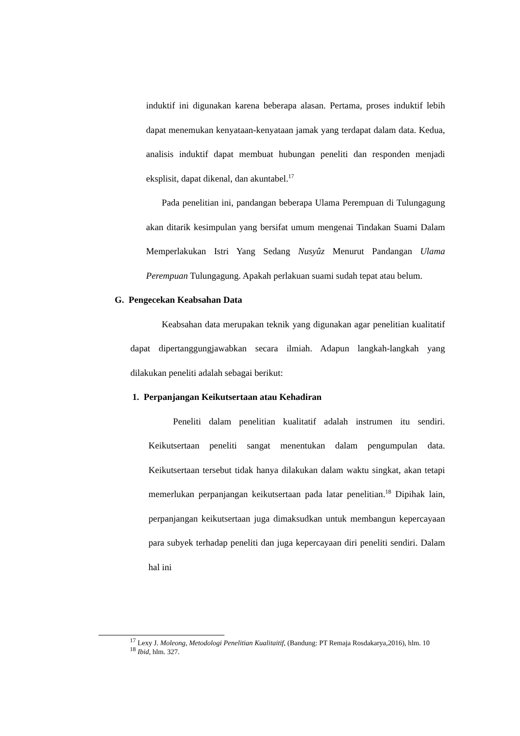induktif ini digunakan karena beberapa alasan. Pertama, proses induktif lebih dapat menemukan kenyataan-kenyataan jamak yang terdapat dalam data. Kedua, analisis induktif dapat membuat hubungan peneliti dan responden menjadi eksplisit, dapat dikenal, dan akuntabel.<sup>17</sup>
Pada penelitian ini, pandangan beberapa Ulama Perempuan di Tulungagung akan ditarik kesimpulan yang bersifat umum mengenai Tindakan Suami Dalam Memperlakukan Istri Yang Sedang Nusyûz Menurut Pandangan Ulama Perempuan Tulungagung. Apakah perlakuan suami sudah tepat atau belum.
G. Pengecekan Keabsahan Data
Keabsahan data merupakan teknik yang digunakan agar penelitian kualitatif dapat dipertanggungjawabkan secara ilmiah. Adapun langkah-langkah yang dilakukan peneliti adalah sebagai berikut:
1. Perpanjangan Keikutsertaan atau Kehadiran
Peneliti dalam penelitian kualitatif adalah instrumen itu sendiri. Keikutsertaan peneliti sangat menentukan dalam pengumpulan data. Keikutsertaan tersebut tidak hanya dilakukan dalam waktu singkat, akan tetapi memerlukan perpanjangan keikutsertaan pada latar penelitian.<sup>18</sup> Dipihak lain, perpanjangan keikutsertaan juga dimaksudkan untuk membangun kepercayaan para subyek terhadap peneliti dan juga kepercayaan diri peneliti sendiri. Dalam hal ini
<sup>17</sup> Lexy J. Moleong, Metodologi Penelitian Kualitaitif, (Bandung: PT Remaja Rosdakarya,2016), hlm. 10
<sup>18</sup> Ibid, hlm. 327.